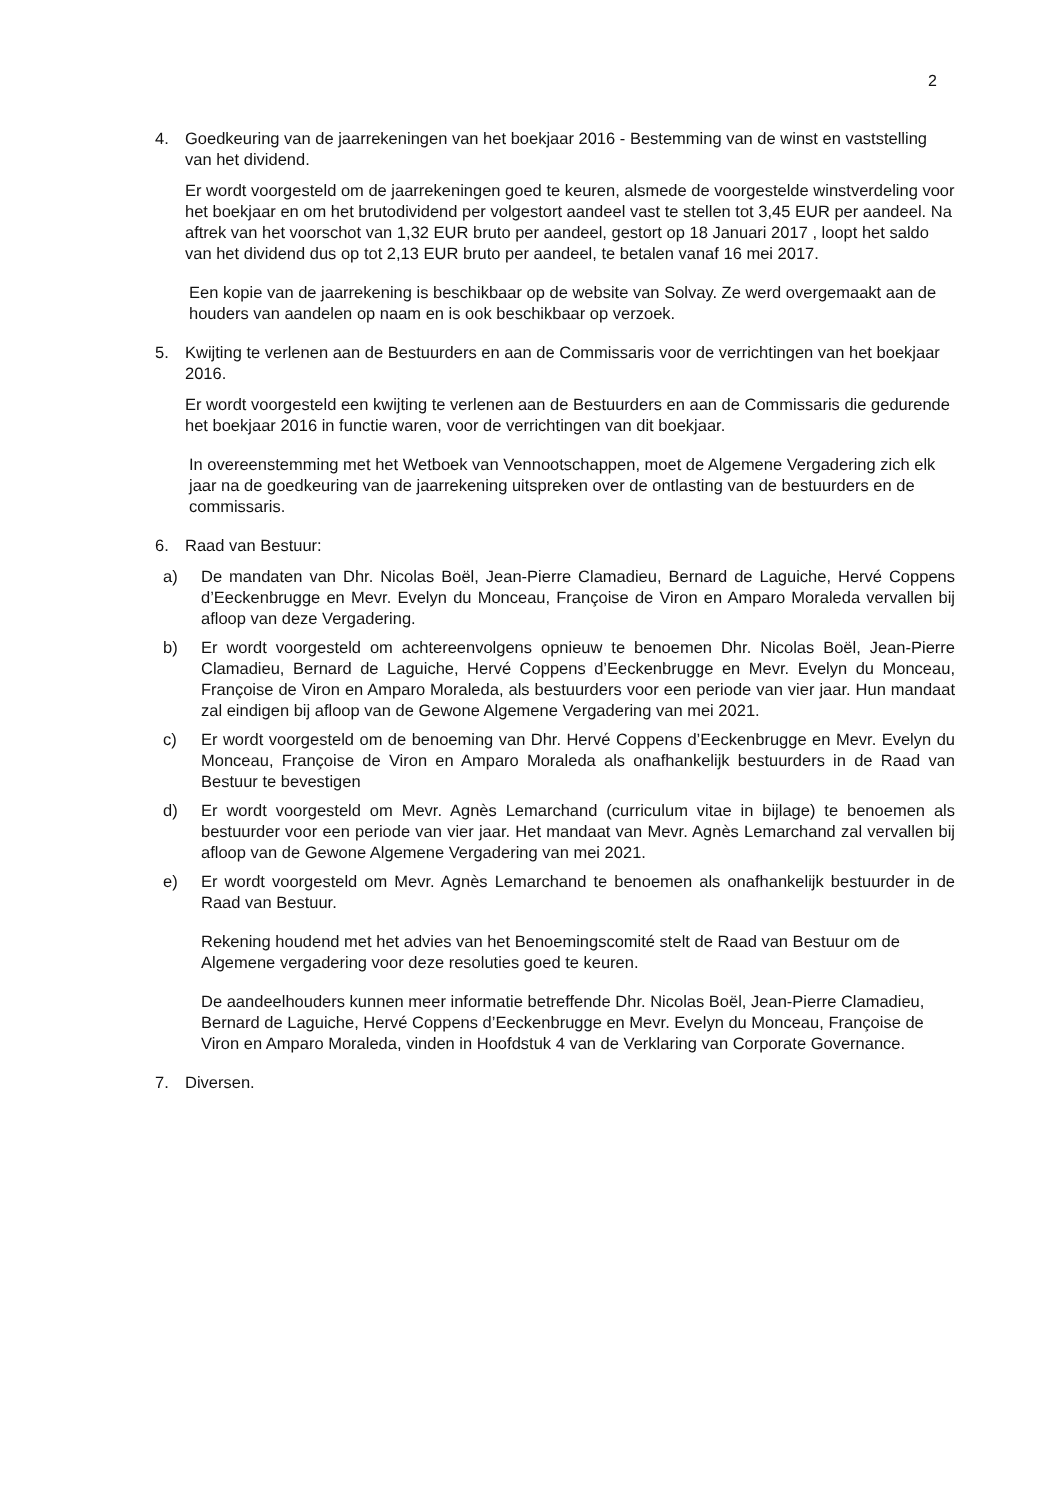2
4. Goedkeuring van de jaarrekeningen van het boekjaar 2016 - Bestemming van de winst en vaststelling van het dividend.
Er wordt voorgesteld om de jaarrekeningen goed te keuren, alsmede de voorgestelde winstverdeling voor het boekjaar en om het brutodividend per volgestort aandeel vast te stellen tot 3,45 EUR per aandeel. Na aftrek van het voorschot van 1,32 EUR bruto per aandeel, gestort op 18 Januari 2017 , loopt het saldo van het dividend dus op tot 2,13 EUR bruto per aandeel, te betalen vanaf 16 mei 2017.
Een kopie van de jaarrekening is beschikbaar op de website van Solvay. Ze werd overgemaakt aan de houders van aandelen op naam en is ook beschikbaar op verzoek.
5. Kwijting te verlenen aan de Bestuurders en aan de Commissaris voor de verrichtingen van het boekjaar 2016.
Er wordt voorgesteld een kwijting te verlenen aan de Bestuurders en aan de Commissaris die gedurende het boekjaar 2016 in functie waren, voor de verrichtingen van dit boekjaar.
In overeenstemming met het Wetboek van Vennootschappen, moet de Algemene Vergadering zich elk jaar na de goedkeuring van de jaarrekening uitspreken over de ontlasting van de bestuurders en de commissaris.
6. Raad van Bestuur:
a) De mandaten van Dhr. Nicolas Boël, Jean-Pierre Clamadieu, Bernard de Laguiche, Hervé Coppens d’Eeckenbrugge en Mevr. Evelyn du Monceau, Françoise de Viron en Amparo Moraleda vervallen bij afloop van deze Vergadering.
b) Er wordt voorgesteld om achtereenvolgens opnieuw te benoemen Dhr. Nicolas Boël, Jean-Pierre Clamadieu, Bernard de Laguiche, Hervé Coppens d’Eeckenbrugge en Mevr. Evelyn du Monceau, Françoise de Viron en Amparo Moraleda, als bestuurders voor een periode van vier jaar. Hun mandaat zal eindigen bij afloop van de Gewone Algemene Vergadering van mei 2021.
c) Er wordt voorgesteld om de benoeming van Dhr. Hervé Coppens d’Eeckenbrugge en Mevr. Evelyn du Monceau, Françoise de Viron en Amparo Moraleda als onafhankelijk bestuurders in de Raad van Bestuur te bevestigen
d) Er wordt voorgesteld om Mevr. Agnès Lemarchand (curriculum vitae in bijlage) te benoemen als bestuurder voor een periode van vier jaar. Het mandaat van Mevr. Agnès Lemarchand zal vervallen bij afloop van de Gewone Algemene Vergadering van mei 2021.
e) Er wordt voorgesteld om Mevr. Agnès Lemarchand te benoemen als onafhankelijk bestuurder in de Raad van Bestuur.
Rekening houdend met het advies van het Benoemingscomité stelt de Raad van Bestuur om de Algemene vergadering voor deze resoluties goed te keuren.
De aandeelhouders kunnen meer informatie betreffende Dhr. Nicolas Boël, Jean-Pierre Clamadieu, Bernard de Laguiche, Hervé Coppens d’Eeckenbrugge en Mevr. Evelyn du Monceau, Françoise de Viron en Amparo Moraleda, vinden in Hoofdstuk 4 van de Verklaring van Corporate Governance.
7. Diversen.